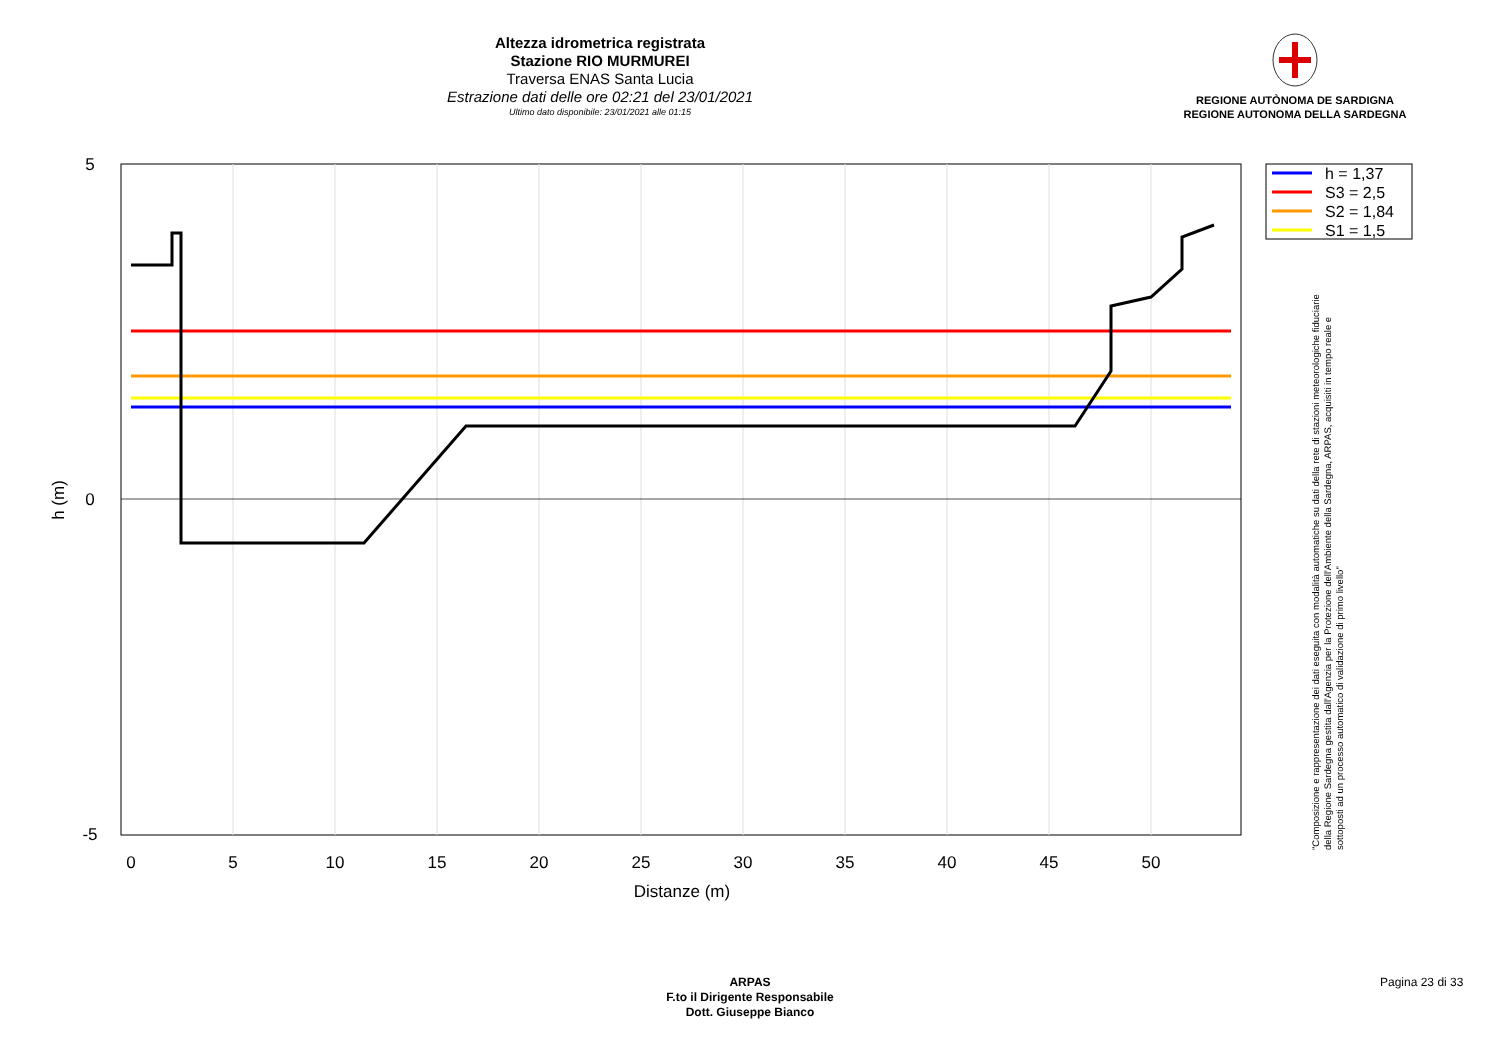Altezza idrometrica registrata
Stazione RIO MURMUREI
Traversa ENAS Santa Lucia
Estrazione dati delle ore 02:21 del 23/01/2021
Ultimo dato disponibile: 23/01/2021 alle 01:15
REGIONE AUTÒNOMA DE SARDIGNA
REGIONE AUTONOMA DELLA SARDEGNA
0
5
10
15
20
25
30
35
40
45
50
Distanze (m)
5
0
-5
h (m)
h = 1,37
S3 = 2,5
S2 = 1,84
S1 = 1,5
"Composizione e rappresentazione dei dati eseguita con modalità automatiche su dati della rete di stazioni meteorologiche fiduciarie della Regione Sardegna gestita dall'Agenzia per la Protezione dell'Ambiente della Sardegna, ARPAS, acquisiti in tempo reale e sottoposti ad un processo automatico di validazione di primo livello"
ARPAS
F.to il Dirigente Responsabile
Dott. Giuseppe Bianco
Pagina 23 di 33